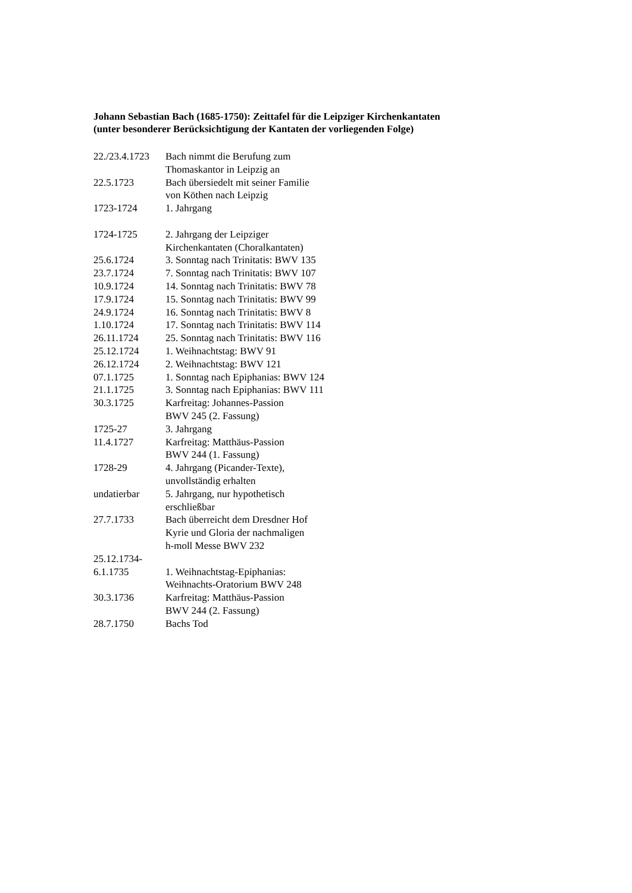Johann Sebastian Bach (1685-1750): Zeittafel für die Leipziger Kirchenkantaten
(unter besonderer Berücksichtigung der Kantaten der vorliegenden Folge)
| 22./23.4.1723 | Bach nimmt die Berufung zum Thomaskantor in Leipzig an |
| 22.5.1723 | Bach übersiedelt mit seiner Familie von Köthen nach Leipzig |
| 1723-1724 | 1. Jahrgang |
| 1724-1725 | 2. Jahrgang der Leipziger Kirchenkantaten (Choralkantaten) |
| 25.6.1724 | 3. Sonntag nach Trinitatis: BWV 135 |
| 23.7.1724 | 7. Sonntag nach Trinitatis: BWV 107 |
| 10.9.1724 | 14. Sonntag nach Trinitatis: BWV 78 |
| 17.9.1724 | 15. Sonntag nach Trinitatis: BWV 99 |
| 24.9.1724 | 16. Sonntag nach Trinitatis: BWV 8 |
| 1.10.1724 | 17. Sonntag nach Trinitatis: BWV 114 |
| 26.11.1724 | 25. Sonntag nach Trinitatis: BWV 116 |
| 25.12.1724 | 1. Weihnachtstag: BWV 91 |
| 26.12.1724 | 2. Weihnachtstag: BWV 121 |
| 07.1.1725 | 1. Sonntag nach Epiphanias: BWV 124 |
| 21.1.1725 | 3. Sonntag nach Epiphanias: BWV 111 |
| 30.3.1725 | Karfreitag: Johannes-Passion BWV 245 (2. Fassung) |
| 1725-27 | 3. Jahrgang |
| 11.4.1727 | Karfreitag: Matthäus-Passion BWV 244 (1. Fassung) |
| 1728-29 | 4. Jahrgang (Picander-Texte), unvollständig erhalten |
| undatierbar | 5. Jahrgang, nur hypothetisch erschließbar |
| 27.7.1733 | Bach überreicht dem Dresdner Hof Kyrie und Gloria der nachmaligen h-moll Messe BWV 232 |
| 25.12.1734- 6.1.1735 | 1. Weihnachtstag-Epiphanias: Weihnachts-Oratorium BWV 248 |
| 30.3.1736 | Karfreitag: Matthäus-Passion BWV 244 (2. Fassung) |
| 28.7.1750 | Bachs Tod |